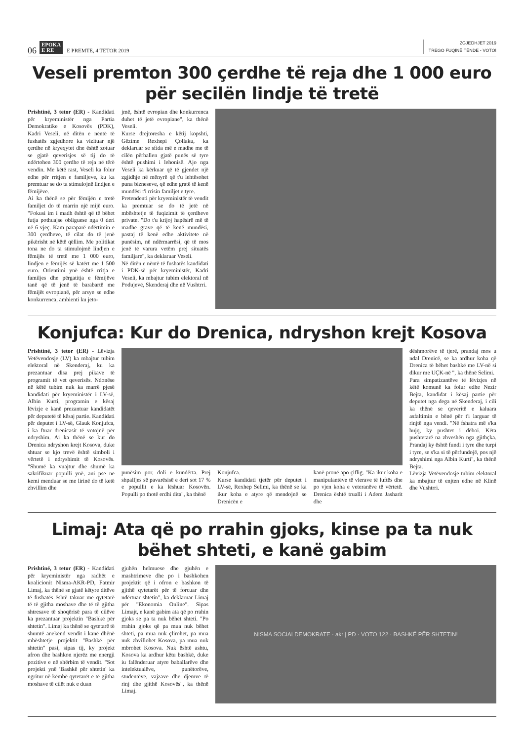06 EPOKA
E RE E PREMTE, 4 TETOR 2019 ZGJEDHJET 2019
TREGO FUQINË TËNDE - VOTO!
Veseli premton 300 çerdhe të reja dhe 1 000 euro për secilën lindje të tretë
Prishtinë, 3 tetor (ER) - Kandidati për kryeministër nga Partia Demokratike e Kosovës (PDK), Kadri Veseli, në ditën e nëntë të fushatës zgjedhore ka vizituar një çerdhe në kryeqytet dhe është zotuar se gjatë qeverisjes së tij do të ndërtohen 300 çerdhe të reja në tërë vendin. Me këtë rast, Veseli ka folur edhe për rritjen e familjeve, ku ka premtuar se do ta stimulojnë lindjen e fëmijëve.
Ai ka thënë se për fëmijën e tretë familjet do të marrin një mijë euro. "Fokusi im i madh është që të bëhet futja pothuajse obliguese nga 0 deri në 6 vjeç. Kam paraparë ndërtimin e 300 çerdheve, të cilat do të jenë pikërisht në këtë qëllim. Me politikat tona ne do ta stimulojmë lindjen e fëmijës të tretë me 1 000 euro, lindjen e fëmijës së katërt me 1 500 euro. Orientimi ynë është rritja e familjes dhe përgatitja e fëmijëve tanë që të jenë të barabartë me fëmijët evropianë, për arsye se edhe konkurrenca, ambienti ku jeto-
jmë, është evropian dhe konkurrenca duhet të jetë evropiane", ka thënë Veseli.
Kurse drejtoresha e këtij kopshti, Gëzime Rexhepi Çollaku, ka deklaruar se sfida më e madhe me të cilën përballen gjatë punës së tyre është pushimi i lehonisë. Ajo nga Veseli ka kërkuar që të gjendet një zgjidhje në mënyrë që t'u lehtësohet puna bizneseve, që edhe gratë të kenë mundësi t'i rrisin familjet e tyre.
Pretendenti për kryeministër të vendit ka premtuar se do të jetë në mbështetje të fuqizimit të çerdheve private. "Do t'u krijoj hapësirë më të madhe grave që të kenë mundësi, pastaj të kenë edhe aktivitete në punësim, në ndërmarrësi, që të mos jenë të varura vetëm prej situatës familjare", ka deklaruar Veseli.
Në ditën e nëntë të fushatës kandidati i PDK-së për kryeministër, Kadri Veseli, ka mbajtur tubim elektoral në Podujevë, Skenderaj dhe në Vushtrri.
Konjufca: Kur do Drenica, ndryshon krejt Kosova
Prishtinë, 3 tetor (ER) - Lëvizja Vetëvendosje (LV) ka mbajtur tubim elektoral në Skenderaj, ku ka prezantuar disa prej pikave të programit të vet qeverisës. Ndonëse në këtë tubim nuk ka marrë pjesë kandidati për kryeministër i LV-së, Albin Kurti, programin e kësaj lëvizje e kanë prezantuar kandidatët për deputetë të kësaj partie. Kandidati për deputet i LV-së, Glauk Konjufca, i ka ftuar drenicasit të votojnë për ndryshim. Ai ka thënë se kur do Drenica ndryshon krejt Kosova, duke shtuar se kjo trevë është simboli i vërtetë i ndryshimit të Kosovës. "Shumë ka vuajtur dhe shumë ka sakrifikuar populli ynë, ani pse ne kemi menduar se me lirinë do të ketë zhvillim dhe
punësim por, doli e kundërta. Prej shpalljes së pavarësisë e deri sot 17 % e popullit e ka lëshuar Kosovën. Populli po thotë erdhi dita", ka thënë
Konjufca.
Kurse kandidati tjetër për deputet i LV-së, Rexhep Selimi, ka thënë se ka ikur koha e atyre që mendojnë se Drenicën e
kanë pronë apo çiflig. "Ka ikur koha e manipulantëve të vlerave të luftës dhe po vjen koha e veteranëve të vërtetë. Drenica është trualli i Adem Jasharit dhe
dëshmorëve të tjerë, prandaj mos u ndal Drenicë, se ka ardhur koha që Drenica të bëhet bashkë me LV-në si dikur me UÇK-në ", ka thënë Selimi.
Para simpatizantëve të lëvizjes në këtë komunë ka folur edhe Nezir Bejta, kandidat i kësaj partie për deputet nga dega në Skenderaj, i cili ka thënë se qeveritë e kaluara asfaltimin e bënë për t'i larguar të rinjtë nga vendi. "Në fshatra më s'ka bujq, ky pushtet i dëboi. Këta pushtetarë na zhveshën nga gjithçka. Prandaj ky është fundi i tyre dhe turpi i tyre, se s'ka si të përfundojë, pos një ndryshimi nga Albin Kurti", ka thënë Bejta.
Lëvizja Vetëvendosje tubim elektoral ka mbajtur të enjten edhe në Klinë dhe Vushtrri.
Limaj: Ata që po rrahin gjoks, kinse pa ta nuk bëhet shteti, e kanë gabim
Prishtinë, 3 tetor (ER) - Kandidati për kryeministër nga radhët e koalicionit Nisma-AKR-PD, Fatmir Limaj, ka thënë se gjatë këtyre ditëve të fushatës është takuar me qytetarë të të gjitha moshave dhe të të gjitha shtresave të shoqërisë para të cilëve ka prezantuar projektin "Bashkë për shtetin". Limaj ka thënë se qytetarë të shumtë anekënd vendit i kanë dhënë mbështetje projektit "Bashkë për shtetin" pasi, sipas tij, ky projekt afron dhe bashkon njerëz me energji pozitive e në shërbim të vendit. "Sot projekti ynë 'Bashkë për shtetin' ka ngritur në këmbë qytetarët e të gjitha moshave të cilët nuk e duan
gjuhën helmuese dhe gjuhën e mashtrimeve dhe po i bashkohen projektit që i ofron e bashkon të gjithë qytetarët për të forcuar dhe ndërtuar shtetin", ka deklaruar Limaj për "Ekonomia Online". Sipas Limajt, e kanë gabim ata që po rrahin gjoks se pa ta nuk bëhet shteti. "Po rrahin gjoks që pa mua nuk bëhet shteti, pa mua nuk çlirohet, pa mua nuk zhvillohet Kosova, pa mua nuk mbrohet Kosova. Nuk është ashtu, Kosova ka ardhur këtu bashkë, duke iu falënderuar atyre baballarëve dhe intelektualëve, punëtorëve, studentëve, vajzave dhe djemve të rinj dhe gjithë Kosovës", ka thënë Limaj.
NISMA SOCIALDEMOKRATE · akr | PD · VOTO 122 · BASHKË PËR SHTETIN!